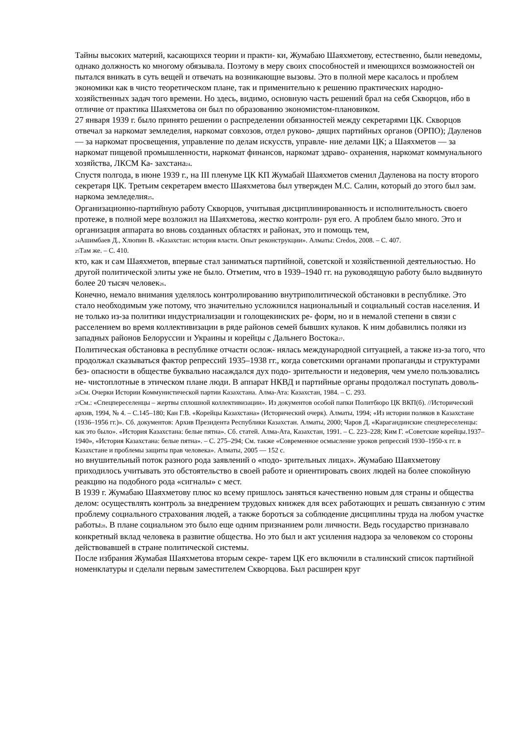Тайны высоких материй, касающихся теории и практи- ки, Жумабаю Шаяхметову, естественно, были неведомы, однако должность ко многому обязывала. Поэтому в меру своих способностей и имеющихся возможностей он пытался вникать в суть вещей и отвечать на возникающие вызовы. Это в полной мере касалось и проблем экономики как в чисто теоретическом плане, так и применительно к решению практических народно-хозяйственных задач того времени. Но здесь, видимо, основную часть решений брал на себя Скворцов, ибо в отличие от практика Шаяхметова он был по образованию экономистом-плановиком.
27 января 1939 г. было принято решении о распределении обязанностей между секретарями ЦК. Скворцов отвечал за наркомат земледелия, наркомат совхозов, отдел руково- дящих партийных органов (ОРПО); Дауленов — за наркомат просвещения, управление по делам искусств, управле- ние делами ЦК; а Шаяхметов — за наркомат пищевой промышленности, наркомат финансов, наркомат здраво- охранения, наркомат коммунального хозяйства, ЛКСМ Ка- захстана<sub>24</sub>.
Спустя полгода, в июне 1939 г., на III пленуме ЦК КП Жумабай Шаяхметов сменил Дауленова на посту второго секретаря ЦК. Третьим секретарем вместо Шаяхметова был утвержден М.С. Салин, который до этого был зам. наркома земледелия<sub>25</sub>.
Организационно-партийную работу Скворцов, учитывая дисциплинированность и исполнительность своего протеже, в полной мере возложил на Шаяхметова, жестко контроли- руя его. А проблем было много. Это и организация аппарата во вновь созданных областях и районах, это и помощь тем,
<sub>24</sub>Ашимбаев Д., Хлюпин В. «Казахстан: история власти. Опыт реконструкции». Алматы: Credos, 2008. – С. 407.
<sub>25</sub>Там же. – С. 410.
кто, как и сам Шаяхметов, впервые стал заниматься партийной, советской и хозяйственной деятельностью. Но другой политической элиты уже не было. Отметим, что в 1939–1940 гг. на руководящую работу было выдвинуто более 20 тысяч человек<sub>26</sub>.
Конечно, немало внимания уделялось контролированию внутриполитической обстановки в республике. Это стало необходимым уже потому, что значительно усложнился национальный и социальный состав населения. И не только из-за политики индустриализации и голощекинских ре- форм, но и в немалой степени в связи с расселением во время коллективизации в ряде районов семей бывших кулаков. К ним добавились поляки из западных районов Белоруссии и Украины и корейцы с Дальнего Востока<sub>27</sub>.
Политическая обстановка в республике отчасти ослож- нялась международной ситуацией, а также из-за того, что продолжал сказываться фактор репрессий 1935–1938 гг., когда советскими органами пропаганды и структурами без- опасности в обществе буквально насаждался дух подо- зрительности и недоверия, чем умело пользовались не- чистоплотные в этическом плане люди. В аппарат НКВД и партийные органы продолжал поступать доволь-
<sub>26</sub>См. Очерки Истории Коммунистической партии Казахстана. Алма-Ата: Казахстан, 1984. – С. 293.
<sub>27</sub>См.: «Спецпереселенцы – жертвы сплошной коллективизации». Из документов особой папки Политбюро ЦК ВКП(б). //Исторический архив, 1994, № 4. – С.145–180; Кан Г.В. «Корейцы Казахстана» (Исторический очерк). Алматы, 1994; «Из истории поляков в Казахстане (1936–1956 гг.)». Сб. документов: Архив Президента Республики Казахстан. Алматы, 2000; Чаров Д. «Карагандинские спецпереселенцы: как это было». «История Казахстана: белые пятна». Сб. статей. Алма-Ата, Казахстан, 1991. – С. 223–228; Ким Г. «Советские корейцы.1937–1940», «История Казахстана: белые пятна». – С. 275–294; См. также «Современное осмысление уроков репрессий 1930–1950-х гг. в Казахстане и проблемы защиты прав человека». Алматы, 2005 — 152 с.
но внушительный поток разного рода заявлений о «подо- зрительных лицах». Жумабаю Шаяхметову приходилось учитывать это обстоятельство в своей работе и ориентировать своих людей на более спокойную реакцию на подобного рода «сигналы» с мест.
В 1939 г. Жумабаю Шаяхметову плюс ко всему пришлось заняться качественно новым для страны и общества делом: осуществлять контроль за внедрением трудовых книжек для всех работающих и решать связанную с этим проблему социального страхования людей, а также бороться за соблюдение дисциплины труда на любом участке работы<sub>28</sub>. В плане социальном это было еще одним признанием роли личности. Ведь государство признавало конкретный вклад человека в развитие общества. Но это был и акт усиления надзора за человеком со стороны действовавшей в стране политической системы.
После избрания Жумабая Шаяхметова вторым секре- тарем ЦК его включили в сталинский список партийной номенклатуры и сделали первым заместителем Скворцова. Был расширен круг